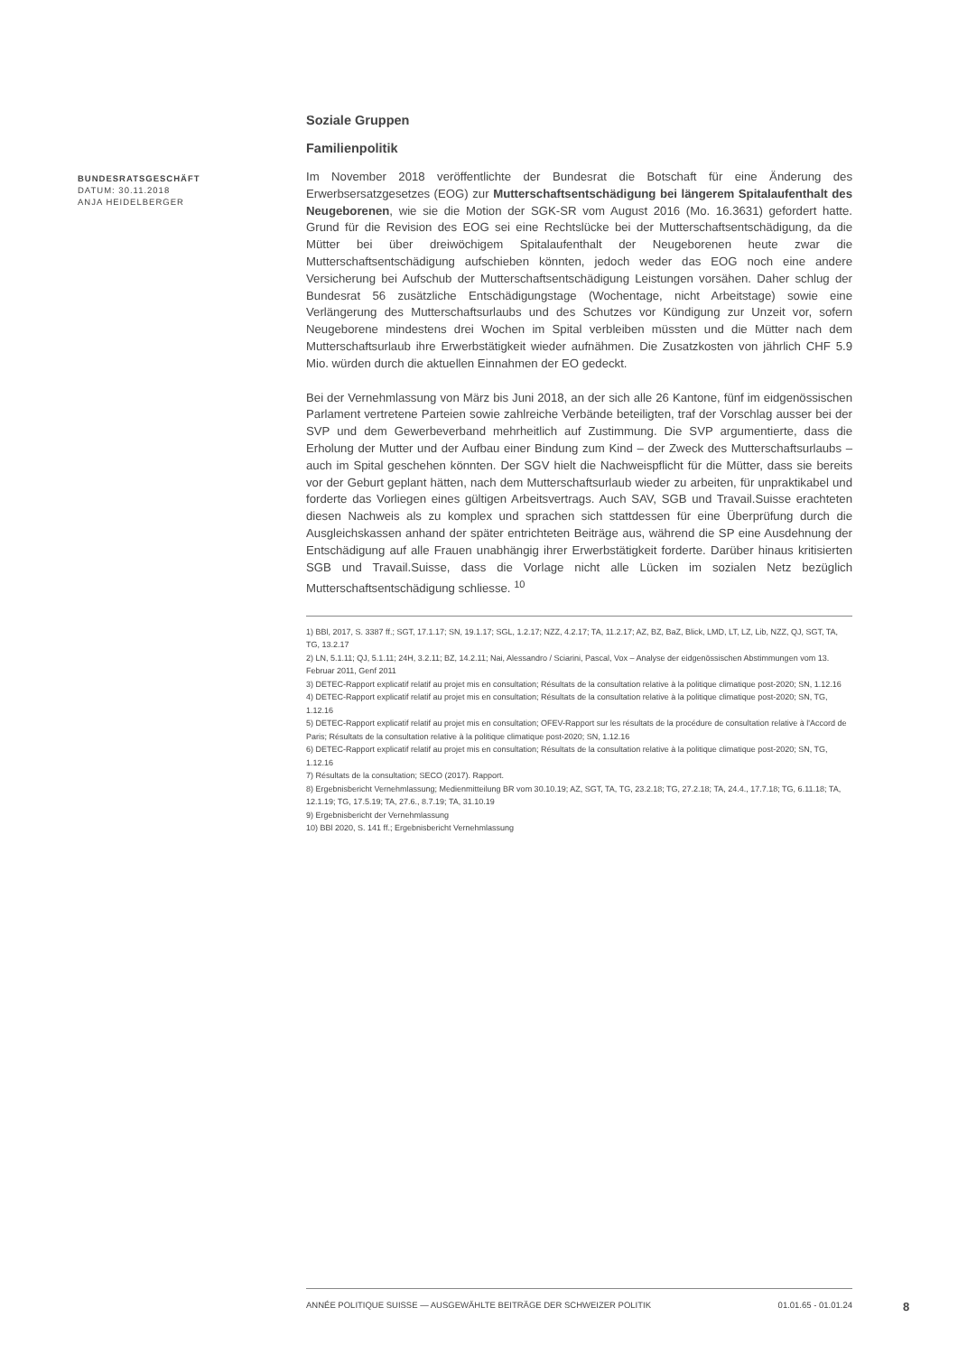BUNDESRATSGESCHÄFT
DATUM: 30.11.2018
ANJA HEIDELBERGER
Soziale Gruppen
Familienpolitik
Im November 2018 veröffentlichte der Bundesrat die Botschaft für eine Änderung des Erwerbsersatzgesetzes (EOG) zur Mutterschaftsentschädigung bei längerem Spitalaufenthalt des Neugeborenen, wie sie die Motion der SGK-SR vom August 2016 (Mo. 16.3631) gefordert hatte. Grund für die Revision des EOG sei eine Rechtslücke bei der Mutterschaftsentschädigung, da die Mütter bei über dreiwöchigem Spitalaufenthalt der Neugeborenen heute zwar die Mutterschaftsentschädigung aufschieben könnten, jedoch weder das EOG noch eine andere Versicherung bei Aufschub der Mutterschaftsentschädigung Leistungen vorsähen. Daher schlug der Bundesrat 56 zusätzliche Entschädigungstage (Wochentage, nicht Arbeitstage) sowie eine Verlängerung des Mutterschaftsurlaubs und des Schutzes vor Kündigung zur Unzeit vor, sofern Neugeborene mindestens drei Wochen im Spital verbleiben müssten und die Mütter nach dem Mutterschaftsurlaub ihre Erwerbstätigkeit wieder aufnähmen. Die Zusatzkosten von jährlich CHF 5.9 Mio. würden durch die aktuellen Einnahmen der EO gedeckt.
Bei der Vernehmlassung von März bis Juni 2018, an der sich alle 26 Kantone, fünf im eidgenössischen Parlament vertretene Parteien sowie zahlreiche Verbände beteiligten, traf der Vorschlag ausser bei der SVP und dem Gewerbeverband mehrheitlich auf Zustimmung. Die SVP argumentierte, dass die Erholung der Mutter und der Aufbau einer Bindung zum Kind – der Zweck des Mutterschaftsurlaubs – auch im Spital geschehen könnten. Der SGV hielt die Nachweispflicht für die Mütter, dass sie bereits vor der Geburt geplant hätten, nach dem Mutterschaftsurlaub wieder zu arbeiten, für unpraktikabel und forderte das Vorliegen eines gültigen Arbeitsvertrags. Auch SAV, SGB und Travail.Suisse erachteten diesen Nachweis als zu komplex und sprachen sich stattdessen für eine Überprüfung durch die Ausgleichskassen anhand der später entrichteten Beiträge aus, während die SP eine Ausdehnung der Entschädigung auf alle Frauen unabhängig ihrer Erwerbstätigkeit forderte. Darüber hinaus kritisierten SGB und Travail.Suisse, dass die Vorlage nicht alle Lücken im sozialen Netz bezüglich Mutterschaftsentschädigung schliesse. <sup>10</sup>
1) BBl, 2017, S. 3387 ff.; SGT, 17.1.17; SN, 19.1.17; SGL, 1.2.17; NZZ, 4.2.17; TA, 11.2.17; AZ, BZ, BaZ, Blick, LMD, LT, LZ, Lib, NZZ, QJ, SGT, TA, TG, 13.2.17
2) LN, 5.1.11; QJ, 5.1.11; 24H, 3.2.11; BZ, 14.2.11; Nai, Alessandro / Sciarini, Pascal, Vox – Analyse der eidgenössischen Abstimmungen vom 13. Februar 2011, Genf 2011
3) DETEC-Rapport explicatif relatif au projet mis en consultation; Résultats de la consultation relative à la politique climatique post-2020; SN, 1.12.16
4) DETEC-Rapport explicatif relatif au projet mis en consultation; Résultats de la consultation relative à la politique climatique post-2020; SN, TG, 1.12.16
5) DETEC-Rapport explicatif relatif au projet mis en consultation; OFEV-Rapport sur les résultats de la procédure de consultation relative à l'Accord de Paris; Résultats de la consultation relative à la politique climatique post-2020; SN, 1.12.16
6) DETEC-Rapport explicatif relatif au projet mis en consultation; Résultats de la consultation relative à la politique climatique post-2020; SN, TG, 1.12.16
7) Résultats de la consultation; SECO (2017). Rapport.
8) Ergebnisbericht Vernehmlassung; Medienmitteilung BR vom 30.10.19; AZ, SGT, TA, TG, 23.2.18; TG, 27.2.18; TA, 24.4., 17.7.18; TG, 6.11.18; TA, 12.1.19; TG, 17.5.19; TA, 27.6., 8.7.19; TA, 31.10.19
9) Ergebnisbericht der Vernehmlassung
10) BBl 2020, S. 141 ff.; Ergebnisbericht Vernehmlassung
ANNÉE POLITIQUE SUISSE — AUSGEWÄHLTE BEITRÄGE DER SCHWEIZER POLITIK 01.01.65 - 01.01.24
8